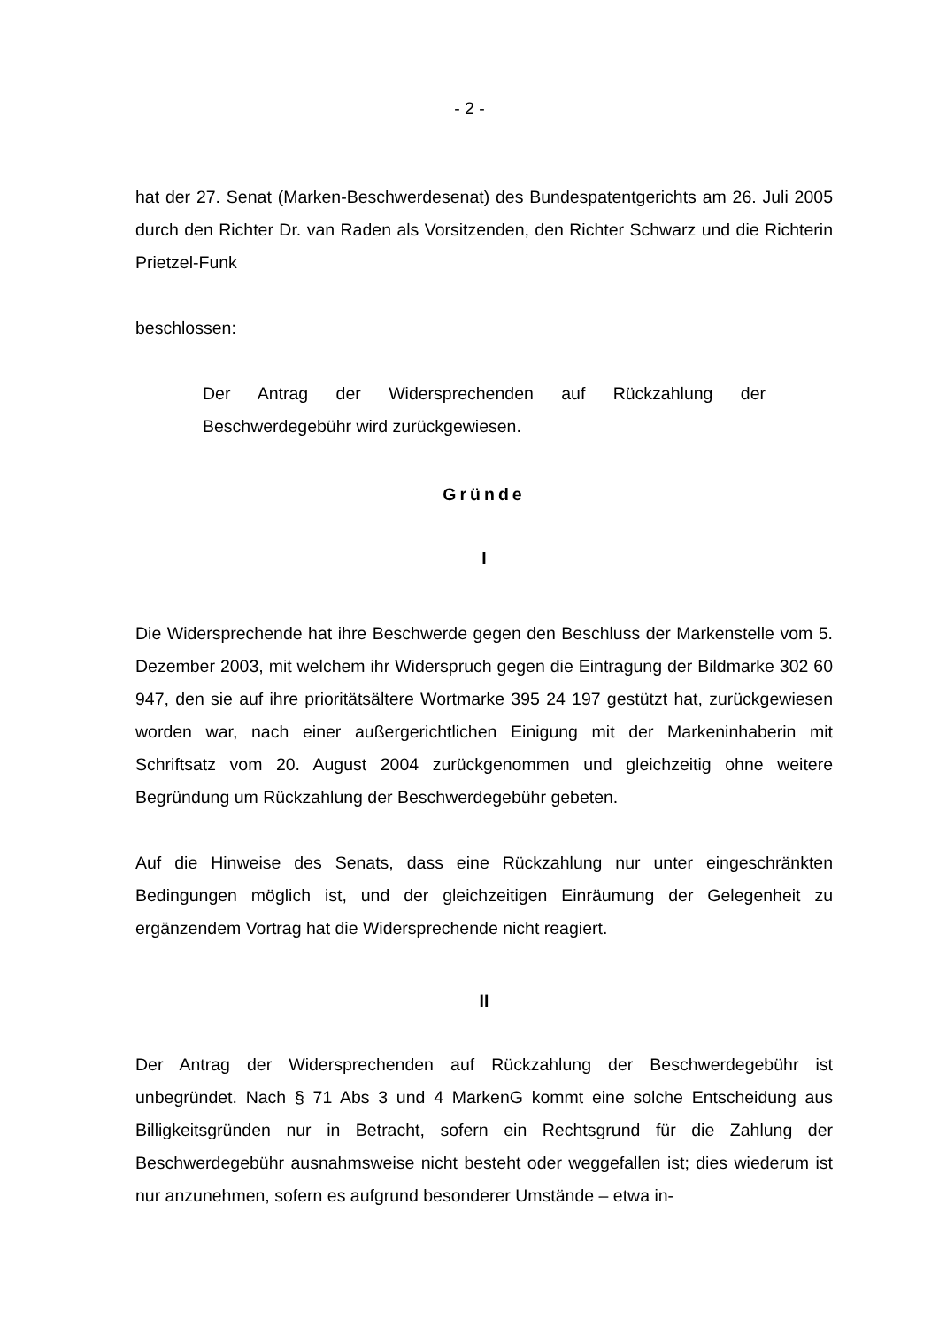- 2 -
hat der 27. Senat (Marken-Beschwerdesenat) des Bundespatentgerichts am 26. Juli 2005 durch den Richter Dr. van Raden als Vorsitzenden, den Richter Schwarz und die Richterin Prietzel-Funk
beschlossen:
Der Antrag der Widersprechenden auf Rückzahlung der Beschwerdegebühr wird zurückgewiesen.
Gründe
I
Die Widersprechende hat ihre Beschwerde gegen den Beschluss der Markenstelle vom 5. Dezember 2003, mit welchem ihr Widerspruch gegen die Eintragung der Bildmarke 302 60 947, den sie auf ihre prioritätsältere Wortmarke 395 24 197 gestützt hat, zurückgewiesen worden war, nach einer außergerichtlichen Einigung mit der Markeninhaberin mit Schriftsatz vom 20. August 2004 zurückgenommen und gleichzeitig ohne weitere Begründung um Rückzahlung der Beschwerdegebühr gebeten.
Auf die Hinweise des Senats, dass eine Rückzahlung nur unter eingeschränkten Bedingungen möglich ist, und der gleichzeitigen Einräumung der Gelegenheit zu ergänzendem Vortrag hat die Widersprechende nicht reagiert.
II
Der Antrag der Widersprechenden auf Rückzahlung der Beschwerdegebühr ist unbegründet. Nach § 71 Abs 3 und 4 MarkenG kommt eine solche Entscheidung aus Billigkeitsgründen nur in Betracht, sofern ein Rechtsgrund für die Zahlung der Beschwerdegebühr ausnahmsweise nicht besteht oder weggefallen ist; dies wiederum ist nur anzunehmen, sofern es aufgrund besonderer Umstände – etwa in-